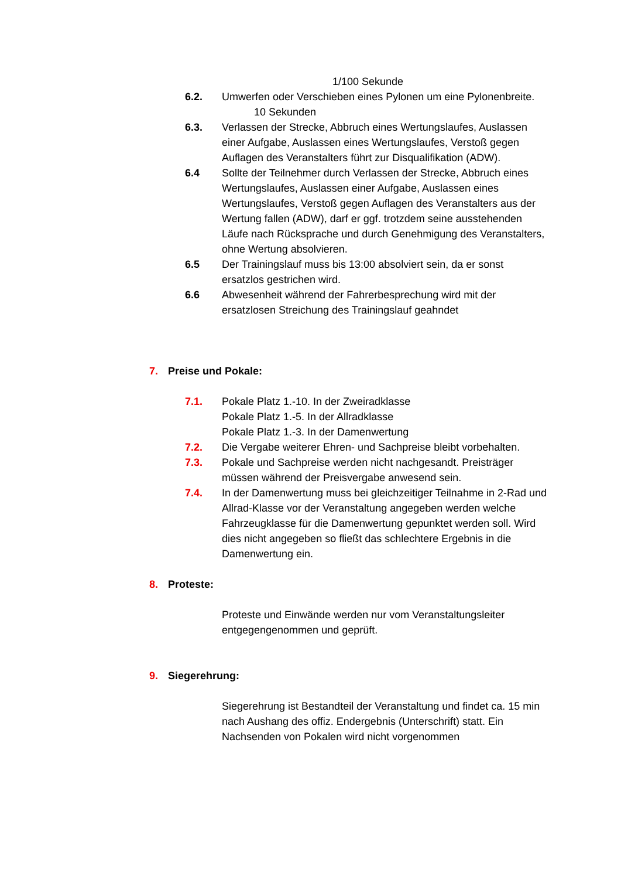1/100 Sekunde
6.2. Umwerfen oder Verschieben eines Pylonen um eine Pylonenbreite. 10 Sekunden
6.3. Verlassen der Strecke, Abbruch eines Wertungslaufes, Auslassen einer Aufgabe, Auslassen eines Wertungslaufes, Verstoß gegen Auflagen des Veranstalters führt zur Disqualifikation (ADW).
6.4 Sollte der Teilnehmer durch Verlassen der Strecke, Abbruch eines Wertungslaufes, Auslassen einer Aufgabe, Auslassen eines Wertungslaufes, Verstoß gegen Auflagen des Veranstalters aus der Wertung fallen (ADW), darf er ggf. trotzdem seine ausstehenden Läufe nach Rücksprache und durch Genehmigung des Veranstalters, ohne Wertung absolvieren.
6.5 Der Trainingslauf muss bis 13:00 absolviert sein, da er sonst ersatzlos gestrichen wird.
6.6 Abwesenheit während der Fahrerbesprechung wird mit der ersatzlosen Streichung des Trainingslauf geahndet
7. Preise und Pokale:
7.1. Pokale Platz 1.-10. In der Zweiradklasse
Pokale Platz 1.-5. In der Allradklasse
Pokale Platz 1.-3. In der Damenwertung
7.2. Die Vergabe weiterer Ehren- und Sachpreise bleibt vorbehalten.
7.3. Pokale und Sachpreise werden nicht nachgesandt. Preisträger müssen während der Preisvergabe anwesend sein.
7.4. In der Damenwertung muss bei gleichzeitiger Teilnahme in 2-Rad und Allrad-Klasse vor der Veranstaltung angegeben werden welche Fahrzeugklasse für die Damenwertung gepunktet werden soll. Wird dies nicht angegeben so fließt das schlechtere Ergebnis in die Damenwertung ein.
8. Proteste:
Proteste und Einwände werden nur vom Veranstaltungsleiter entgegengenommen und geprüft.
9. Siegerehrung:
Siegerehrung ist Bestandteil der Veranstaltung und findet ca. 15 min nach Aushang des offiz. Endergebnis (Unterschrift) statt. Ein Nachsenden von Pokalen wird nicht vorgenommen